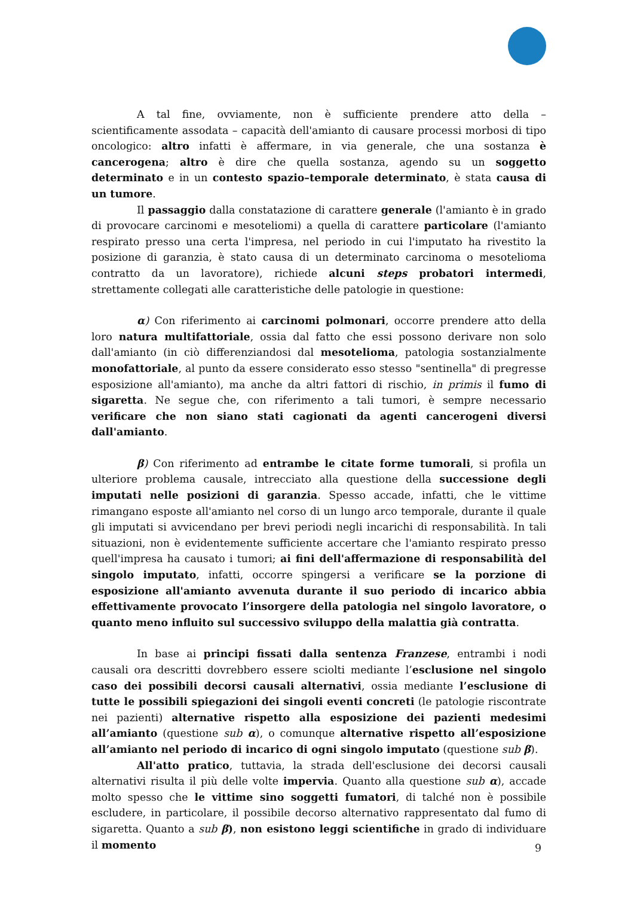A tal fine, ovviamente, non è sufficiente prendere atto della – scientificamente assodata – capacità dell'amianto di causare processi morbosi di tipo oncologico: altro infatti è affermare, in via generale, che una sostanza è cancerogena; altro è dire che quella sostanza, agendo su un soggetto determinato e in un contesto spazio–temporale determinato, è stata causa di un tumore.
Il passaggio dalla constatazione di carattere generale (l'amianto è in grado di provocare carcinomi e mesoteliomi) a quella di carattere particolare (l'amianto respirato presso una certa l'impresa, nel periodo in cui l'imputato ha rivestito la posizione di garanzia, è stato causa di un determinato carcinoma o mesotelioma contratto da un lavoratore), richiede alcuni steps probatori intermedi, strettamente collegati alle caratteristiche delle patologie in questione:
α) Con riferimento ai carcinomi polmonari, occorre prendere atto della loro natura multifattoriale, ossia dal fatto che essi possono derivare non solo dall'amianto (in ciò differenziandosi dal mesotelioma, patologia sostanzialmente monofattoriale, al punto da essere considerato esso stesso "sentinella" di pregresse esposizione all'amianto), ma anche da altri fattori di rischio, in primis il fumo di sigaretta. Ne segue che, con riferimento a tali tumori, è sempre necessario verificare che non siano stati cagionati da agenti cancerogeni diversi dall'amianto.
β) Con riferimento ad entrambe le citate forme tumorali, si profila un ulteriore problema causale, intrecciato alla questione della successione degli imputati nelle posizioni di garanzia. Spesso accade, infatti, che le vittime rimangano esposte all'amianto nel corso di un lungo arco temporale, durante il quale gli imputati si avvicendano per brevi periodi negli incarichi di responsabilità. In tali situazioni, non è evidentemente sufficiente accertare che l'amianto respirato presso quell'impresa ha causato i tumori; ai fini dell'affermazione di responsabilità del singolo imputato, infatti, occorre spingersi a verificare se la porzione di esposizione all'amianto avvenuta durante il suo periodo di incarico abbia effettivamente provocato l’insorgere della patologia nel singolo lavoratore, o quanto meno influito sul successivo sviluppo della malattia già contratta.
In base ai principi fissati dalla sentenza Franzese, entrambi i nodi causali ora descritti dovrebbero essere sciolti mediante l’esclusione nel singolo caso dei possibili decorsi causali alternativi, ossia mediante l’esclusione di tutte le possibili spiegazioni dei singoli eventi concreti (le patologie riscontrate nei pazienti) alternative rispetto alla esposizione dei pazienti medesimi all’amianto (questione sub α), o comunque alternative rispetto all’esposizione all’amianto nel periodo di incarico di ogni singolo imputato (questione sub β).
All'atto pratico, tuttavia, la strada dell'esclusione dei decorsi causali alternativi risulta il più delle volte impervia. Quanto alla questione sub α), accade molto spesso che le vittime sino soggetti fumatori, di talché non è possibile escludere, in particolare, il possibile decorso alternativo rappresentato dal fumo di sigaretta. Quanto a sub β), non esistono leggi scientifiche in grado di individuare il momento
9